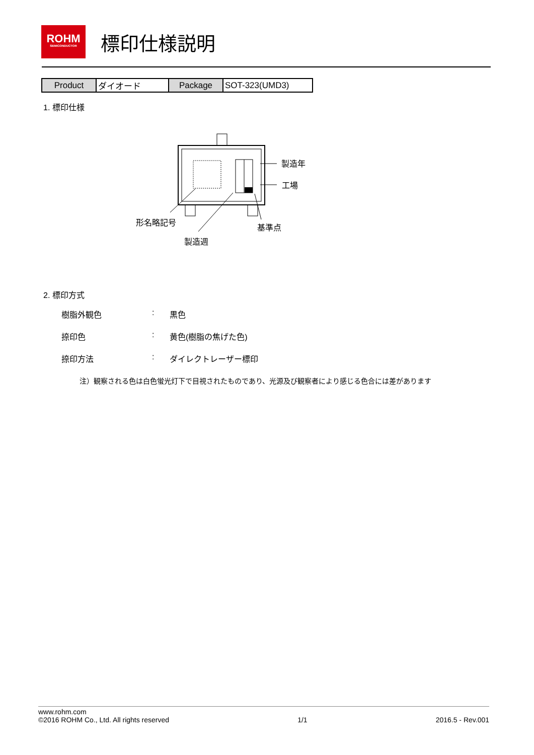ROHM
SEMICONDUCTOR
標印仕様説明
| Product | ダイオード | Package | SOT-323(UMD3) |
1. 標印仕様
製造年
工場
形名略記号
基準点
製造週
2. 標印方式
樹脂外観色: 黒色
捺印色: 黄色(樹脂の焦げた色)
捺印方法: ダイレクトレーザー標印
注）観察される色は白色蛍光灯下で目視されたものであり、光源及び観察者により感じる色合には差があります
www.rohm.com
©2016 ROHM Co., Ltd. All rights reserved 1/1 2016.5 - Rev.001